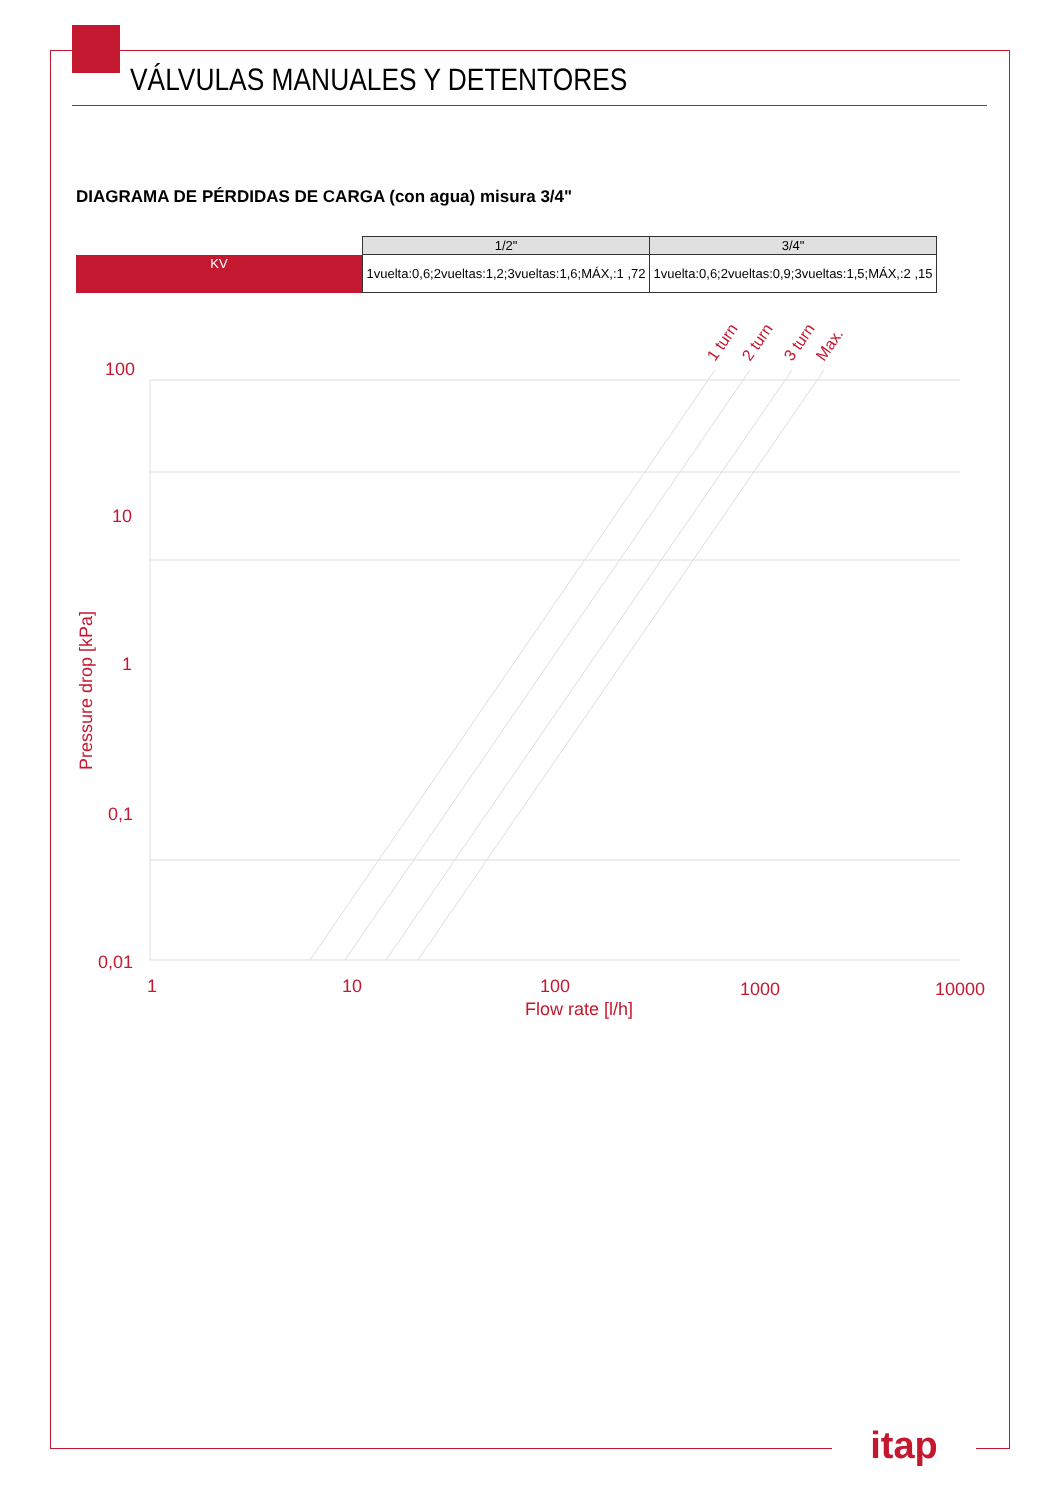VÁLVULAS MANUALES Y DETENTORES
DIAGRAMA DE PÉRDIDAS DE CARGA (con agua) misura 3/4"
| | 1/2" | 3/4" |
| KV | 1vuelta:0,6;2vueltas:1,2;3vueltas:1,6;MÁX,:1 ,72 | 1vuelta:0,6;2vueltas:0,9;3vueltas:1,5;MÁX,:2 ,15 |
100
10
1
0,1
0,01
1
10
100
1000
10000
Flow rate [l/h]
Pressure drop [kPa]
1 turn
2 turn
3 turn
Max.
itap